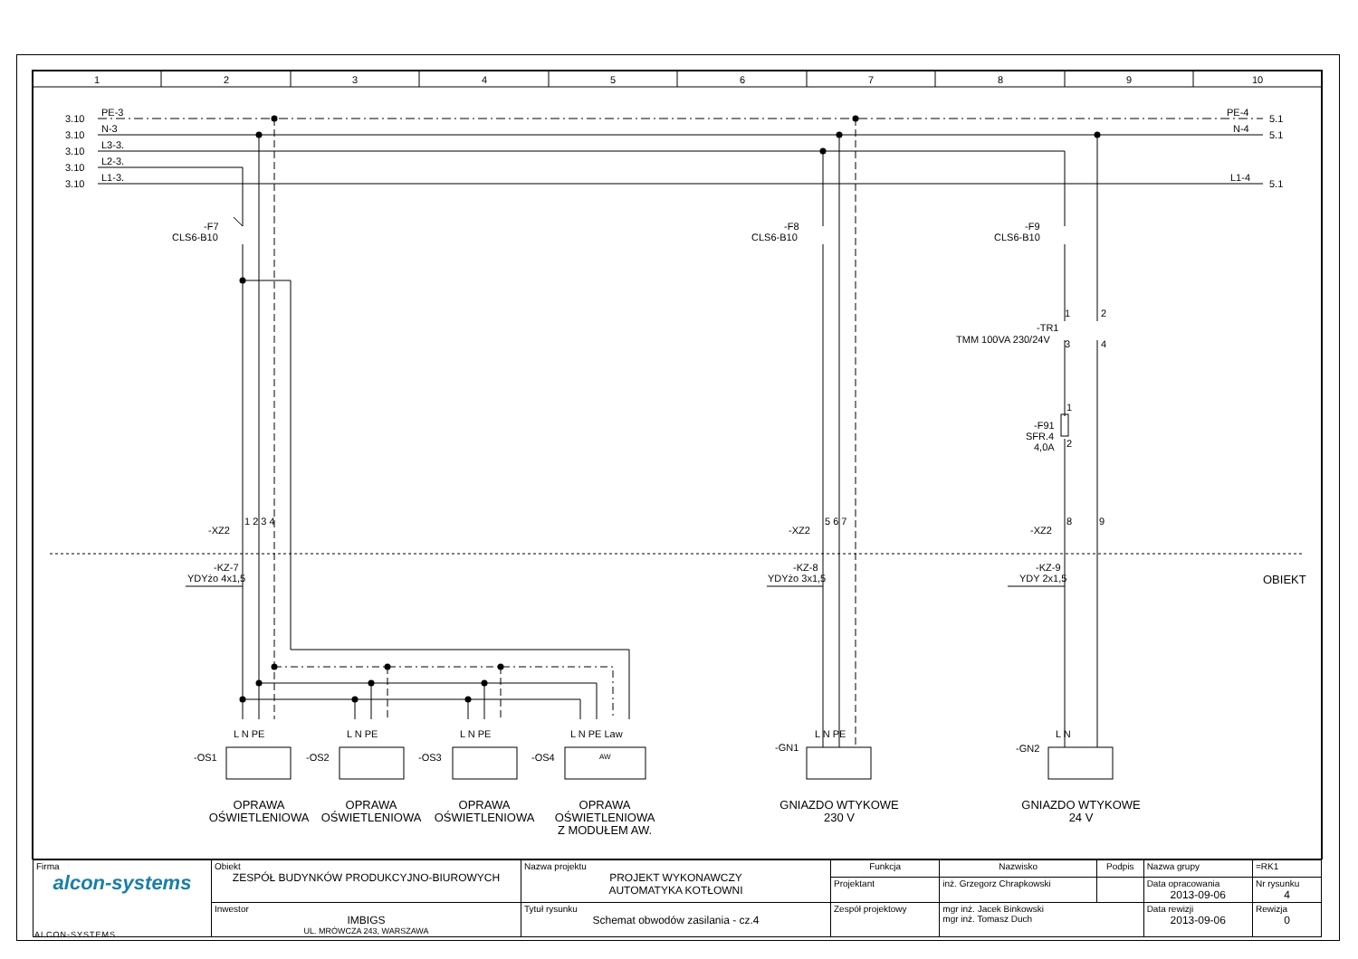1
2
3
4
5
6
7
8
9
10
3.10
PE-3
3.10
N-3
3.10
L3-3.
3.10
L2-3.
3.10
L1-3.
PE-4
5.1
N-4
5.1
L1-4
5.1
-F7
CLS6-B10
-F8
CLS6-B10
-F9
CLS6-B10
-TR1
TMM 100VA 230/24V
1
2
3
4
-F91
SFR.4
4,0A
1
2
-XZ2
1 2 3 4
-XZ2
5 6 7
-XZ2
8
9
-KZ-7
YDYżo 4x1,5
-KZ-8
YDYżo 3x1,5
-KZ-9
YDY 2x1,5
OBIEKT
L N PE
L N PE
L N PE
L N PE Law
L N PE
L N
-OS1
-OS2
-OS3
-OS4
AW
-GN1
-GN2
OPRAWA
OŚWIETLENIOWA
OPRAWA
OŚWIETLENIOWA
OPRAWA
OŚWIETLENIOWA
OPRAWA
OŚWIETLENIOWA
Z MODUŁEM AW.
GNIAZDO WTYKOWE
230 V
GNIAZDO WTYKOWE
24 V
| Firma alcon-systems | Obiekt ZESPÓŁ BUDYNKÓW PRODUKCYJNO-BIUROWYCH | Nazwa projektu PROJEKT WYKONAWCZY AUTOMATYKA KOTŁOWNI | Funkcja | Nazwisko | Podpis | Nazwa grupy | =RK1 |
| | | | Projektant | inż. Grzegorz Chrapkowski | | Data opracowania 2013-09-06 | Nr rysunku 4 |
| | Inwestor IMBIGS UL. MRÓWCZA 243, WARSZAWA | Tytuł rysunku Schemat obwodów zasilania - cz.4 | Zespół projektowy | mgr inż. Jacek Binkowski mgr inż. Tomasz Duch | | Data rewizji 2013-09-06 | Rewizja 0 |
ALCON-SYSTEMS